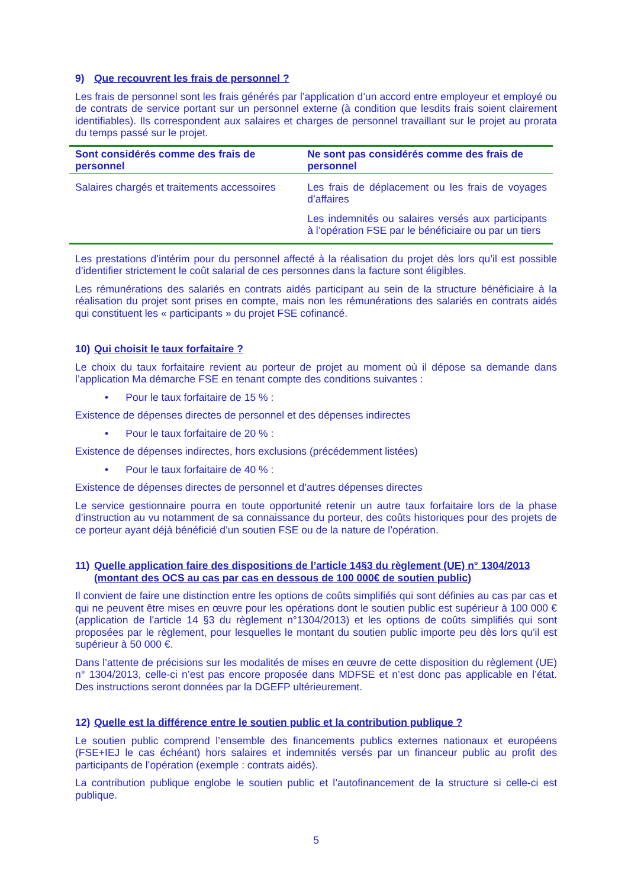9) Que recouvrent les frais de personnel ?
Les frais de personnel sont les frais générés par l’application d’un accord entre employeur et employé ou de contrats de service portant sur un personnel externe (à condition que lesdits frais soient clairement identifiables). Ils correspondent aux salaires et charges de personnel travaillant sur le projet au prorata du temps passé sur le projet.
| Sont considérés comme des frais de personnel | Ne sont pas considérés comme des frais de personnel |
| --- | --- |
| Salaires chargés et traitements accessoires | Les frais de déplacement ou les frais de voyages d’affaires Les indemnités ou salaires versés aux participants à l’opération FSE par le bénéficiaire ou par un tiers |
Les prestations d’intérim pour du personnel affecté à la réalisation du projet dès lors qu’il est possible d’identifier strictement le coût salarial de ces personnes dans la facture sont éligibles.
Les rémunérations des salariés en contrats aidés participant au sein de la structure bénéficiaire à la réalisation du projet sont prises en compte, mais non les rémunérations des salariés en contrats aidés qui constituent les « participants » du projet FSE cofinancé.
10) Qui choisit le taux forfaitaire ?
Le choix du taux forfaitaire revient au porteur de projet au moment où il dépose sa demande dans l’application Ma démarche FSE en tenant compte des conditions suivantes :
• Pour le taux forfaitaire de 15 % :
Existence de dépenses directes de personnel et des dépenses indirectes
• Pour le taux forfaitaire de 20 % :
Existence de dépenses indirectes, hors exclusions (précédemment listées)
• Pour le taux forfaitaire de 40 % :
Existence de dépenses directes de personnel et d’autres dépenses directes
Le service gestionnaire pourra en toute opportunité retenir un autre taux forfaitaire lors de la phase d’instruction au vu notamment de sa connaissance du porteur, des coûts historiques pour des projets de ce porteur ayant déjà bénéficié d’un soutien FSE ou de la nature de l’opération.
11) Quelle application faire des dispositions de l’article 14§3 du règlement (UE) n° 1304/2013 (montant des OCS au cas par cas en dessous de 100 000€ de soutien public)
Il convient de faire une distinction entre les options de coûts simplifiés qui sont définies au cas par cas et qui ne peuvent être mises en œuvre pour les opérations dont le soutien public est supérieur à 100 000 € (application de l'article 14 §3 du règlement n°1304/2013) et les options de coûts simplifiés qui sont proposées par le règlement, pour lesquelles le montant du soutien public importe peu dès lors qu’il est supérieur à 50 000 €.
Dans l’attente de précisions sur les modalités de mises en œuvre de cette disposition du règlement (UE) n° 1304/2013, celle-ci n’est pas encore proposée dans MDFSE et n’est donc pas applicable en l’état. Des instructions seront données par la DGEFP ultérieurement.
12) Quelle est la différence entre le soutien public et la contribution publique ?
Le soutien public comprend l’ensemble des financements publics externes nationaux et européens (FSE+IEJ le cas échéant) hors salaires et indemnités versés par un financeur public au profit des participants de l’opération (exemple : contrats aidés).
La contribution publique englobe le soutien public et l’autofinancement de la structure si celle-ci est publique.
5